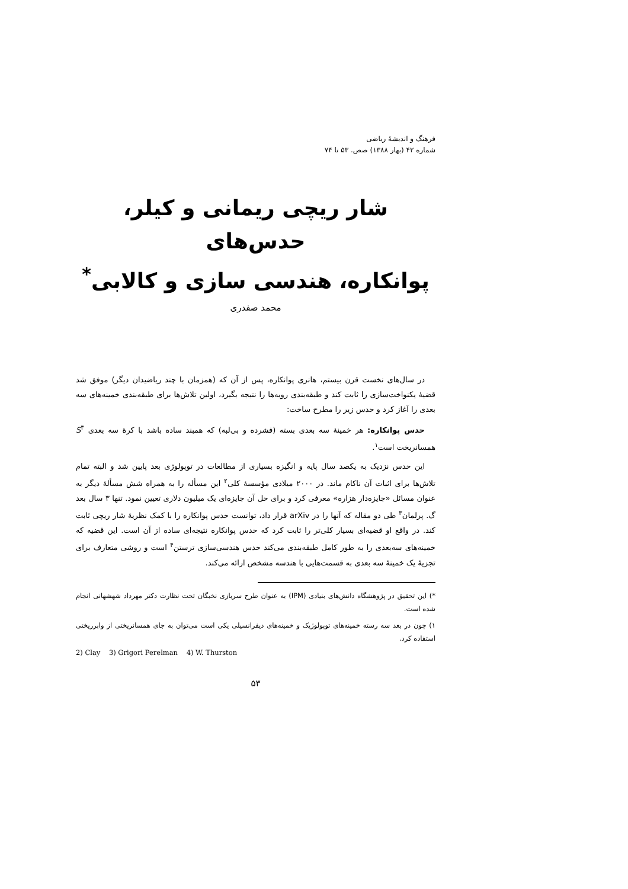فرهنگ و اندیشهٔ ریاضی
شماره ۴۲ (بهار ۱۳۸۸) صص. ۵۳ تا ۷۴
شار ریچی ریمانی و کیلر، حدس‌های
پوانکاره، هندسی سازی و کالابی<sup>*</sup>
محمد صفدری
در سال‌های نخست قرن بیستم، هانری پوانکاره، پس از آن که (همزمان با چند ریاضیدان دیگر) موفق شد قضیهٔ یکنواخت‌سازی را ثابت کند و طبقه‌بندی رویه‌ها را نتیجه بگیرد، اولین تلاش‌ها برای طبقه‌بندی خمینه‌های سه بعدی را آغاز کرد و حدس زیر را مطرح ساخت:
حدس پوانکاره: هر خمینهٔ سه بعدی بسته (فشرده و بی‌لبه) که همبند ساده باشد با کرهٔ سه بعدی S<sup>۳</sup> همسانریخت است<sup>۱</sup>.
این حدس نزدیک به یکصد سال پایه و انگیزه بسیاری از مطالعات در توپولوژی بعد پایین شد و البته تمام تلاش‌ها برای اثبات آن ناکام ماند. در ۲۰۰۰ میلادی مؤسسهٔ کلی<sup>۲</sup> این مسأله را به همراه شش مسألهٔ دیگر به عنوان مسائل «جایزه‌دار هزاره» معرفی کرد و برای حل آن جایزه‌ای یک میلیون دلاری تعیین نمود. تنها ۳ سال بعد گ. پرلمان<sup>۳</sup> طی دو مقاله که آنها را در arXiv قرار داد، توانست حدس پوانکاره را با کمک نظریهٔ شار ریچی ثابت کند. در واقع او قضیه‌ای بسیار کلی‌تر را ثابت کرد که حدس پوانکاره نتیجه‌ای ساده از آن است. این قضیه که خمینه‌های سه‌بعدی را به طور کامل طبقه‌بندی می‌کند حدس هندسی‌سازی ترستن<sup>۴</sup> است و روشی متعارف برای تجزیهٔ یک خمینهٔ سه بعدی به قسمت‌هایی با هندسه مشخص ارائه می‌کند.
*) این تحقیق در پژوهشگاه دانش‌های بنیادی (IPM) به عنوان طرح سربازی نخبگان تحت نظارت دکتر مهرداد شهشهانی انجام شده است.
۱) چون در بعد سه رسته خمینه‌های توپولوژیک و خمینه‌های دیفرانسیلی یکی است می‌توان به جای همسانریختی از وابرریختی استفاده کرد.
2) Clay 3) Grigori Perelman 4) W. Thurston
۵۳